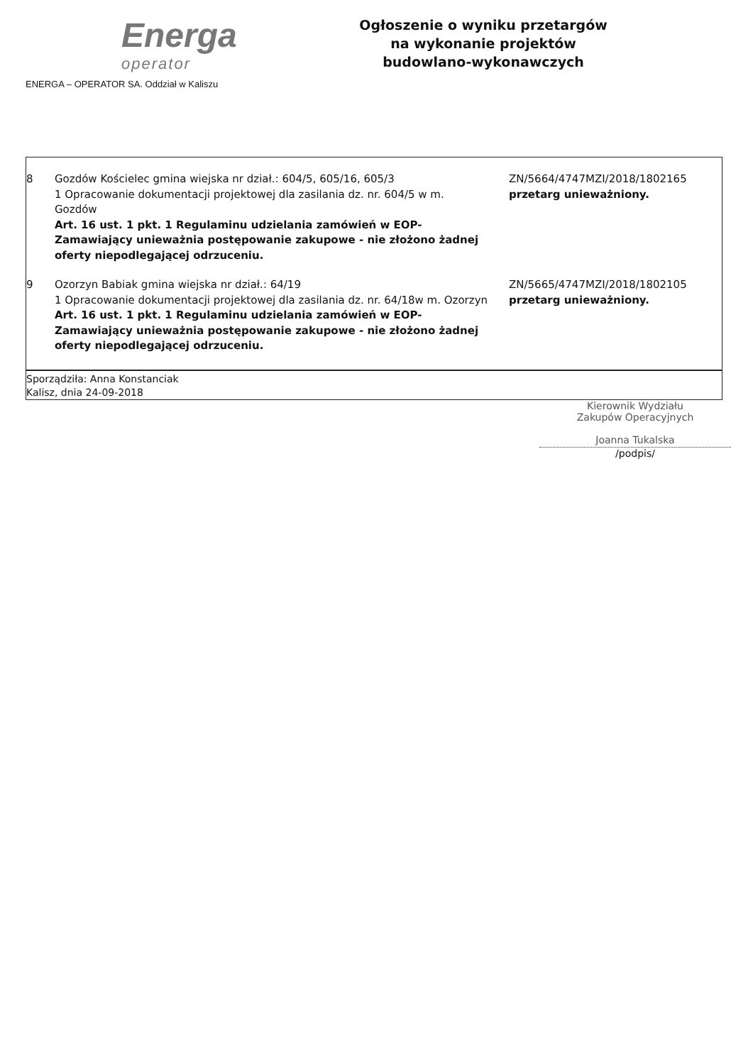Energa
operator
ENERGA – OPERATOR SA. Oddział w Kaliszu
Ogłoszenie o wyniku przetargów
na wykonanie projektów
budowlano-wykonawczych
| 8 | Gozdów Kościelec gmina wiejska nr dział.: 604/5, 605/16, 605/3 1 Opracowanie dokumentacji projektowej dla zasilania dz. nr. 604/5 w m. Gozdów Art. 16 ust. 1 pkt. 1 Regulaminu udzielania zamówień w EOP- Zamawiający unieważnia postępowanie zakupowe - nie złożono żadnej oferty niepodlegającej odrzuceniu. | ZN/5664/4747MZI/2018/1802165 przetarg unieważniony. |
| 9 | Ozorzyn Babiak gmina wiejska nr dział.: 64/19 1 Opracowanie dokumentacji projektowej dla zasilania dz. nr. 64/18w m. Ozorzyn Art. 16 ust. 1 pkt. 1 Regulaminu udzielania zamówień w EOP- Zamawiający unieważnia postępowanie zakupowe - nie złożono żadnej oferty niepodlegającej odrzuceniu. | ZN/5665/4747MZI/2018/1802105 przetarg unieważniony. |
| Sporządziła: Anna Konstanciak Kalisz, dnia 24-09-2018 | | |
Kierownik Wydziału
Zakupów Operacyjnych
Joanna Tukalska
/podpis/